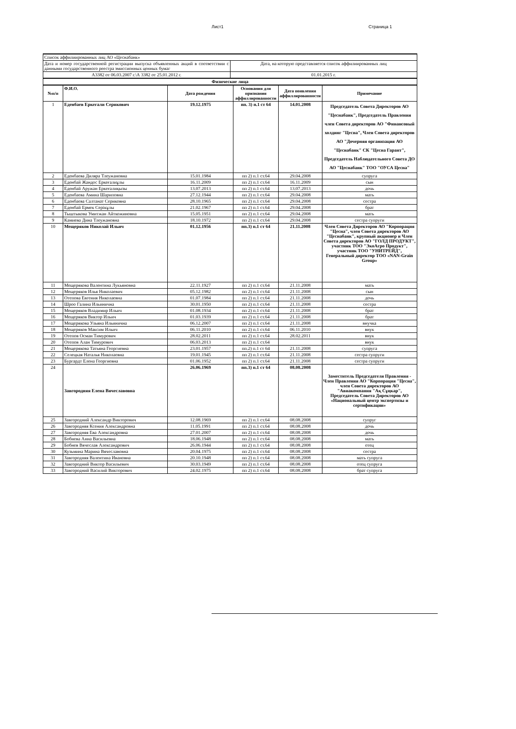Лист1 Страница 1
| Список аффилиированных лиц АО «Цеснабанк» | |
| Дата и номер государственной регистрации выпуска объявленных акций в соответствии с данными государственного реестра эмиссионных ценных бумаг | Дата, на которую представляется список аффилиированных лиц |
| А3382 от 06.03.2007 г.\А 3382 от 25.01.2012 г. | 01.01.2015 г. |
| Физические лица | |
| №п/п | Ф.И.О. | Дата рождения | Основания для признания аффиллированности | Дата появления аффиллированности | Примечание |
| --- | --- | --- | --- | --- | --- |
| 1 | Еденбаев Еркегали Серикович | 19.12.1975 | пп. 3) п.1 ст 64 | 14.01.2008 | Председатель Совета Директоров АО "Цеснабанк", Председатель Правления член Совета директоров АО "Финансовый холдинг "Цесна", Член Совета директоров АО "Дочерняя организация АО "Цеснабанк" СК "Цесна Гарант", Председатель Наблюдательного Совета ДО АО "Цеснабанк" ТОО "ОУСА Цесна" |
| 2 | Еденбаева Диляра Тлеужановна | 15.01.1984 | пп 2) п.1 ст.64 | 29.04.2008 | супруга |
| 3 | Еденбай Жандос Еркеғалиұлы | 16.11.2009 | пп 2) п.1 ст.64 | 16.11.2009 | сын |
| 4 | Еденбай Аружан Еркеғалиқызы | 13.07.2013 | пп 2) п.1 ст.64 | 13.07.2013 | дочь |
| 5 | Еденбаева Амина Шариповна | 27.12.1944 | пп 2) п.1 ст.64 | 29.04.2008 | мать |
| 6 | Еденбаева Салтанат Сериковна | 28.10.1965 | пп 2) п.1 ст.64 | 29.04.2008 | сестра |
| 7 | Еденбай Ермек Серікұлы | 21.02.1967 | пп 2) п.1 ст.64 | 29.04.2008 | брат |
| 8 | Тыштыкова Умитжан Айткожиновна | 15.05.1951 | пп 2) п.1 ст.64 | 29.04.2008 | мать |
| 9 | Камиева Дина Тлеужановна | 18.10.1972 | пп 2) п.1 ст.64 | 29.04.2008 | сестра супруги |
| 10 | Мещеряков Николай Ильич | 01.12.1956 | пп.3) п.1 ст 64 | 21.11.2008 | Член Совета Директоров АО "Корпорация "Цесна", член Совета директоров АО "Цеснабанк", крупный акционер и Член Совета директоров АО "ГОЛД ПРОДУКТ", участник ТОО "ЭкоАгро Продукт", участник ТОО "УНИТРЕЙД", Генеральный директор ТОО «NAN-Grain Group» |
| 11 | Мещерякова Валентина Лукьяновна | 22.11.1927 | пп 2) п.1 ст.64 | 21.11.2008 | мать |
| 12 | Мещеряков Илья Николаевич | 05.12.1982 | пп 2) п.1 ст.64 | 21.11.2008 | сын |
| 13 | Отепова Евгения Николаевна | 01.07.1984 | пп 2) п.1 ст.64 | 21.11.2008 | дочь |
| 14 | Шроо Галина Ильинична | 30.01.1950 | пп 2) п.1 ст.64 | 21.11.2008 | сестра |
| 15 | Мещеряков Владимир Ильич | 01.08.1934 | пп 2) п.1 ст.64 | 21.11.2008 | брат |
| 16 | Мещеряков Виктор Ильич | 01.03.1939 | пп 2) п.1 ст.64 | 21.11.2008 | брат |
| 17 | Мещерякова Ульяна Ильинична | 06.12.2007 | пп 2) п.1 ст.64 | 21.11.2008 | внучка |
| 18 | Мещеряков Максим Ильич | 06.11.2010 | пп 2) п.1 ст.64 | 06.11.2010 | внук |
| 19 | Отепов Осман Тимурович | 28.02.2011 | пп 2) п.1 ст.64 | 28.02.2011 | внук |
| 20 | Отепов Алан Тимурович | 06.03.2013 | пп 2) п.1 ст.64 | | внук |
| 21 | Мещерякова Татьяна Георгиевна | 23.01.1957 | пп.2) п.1 ст 64 | 21.11.2008 | супруга |
| 22 | Селецкая Наталья Николаевна | 19.01.1945 | пп 2) п.1 ст.64 | 21.11.2008 | сестра супруги |
| 23 | Бургардт Елена Георгиевна | 01.06.1952 | пп 2) п.1 ст.64 | 21.11.2008 | сестра супруги |
| 24 | Завгородняя Елена Вячеславовна | 26.06.1969 | пп.3) п.1 ст 64 | 08.08.2008 | Заместитель Председателя Правления - Член Правления АО "Корпорация "Цесна", член Совета директоров АО "Авиакомпания "Ақ Сұңкар", Председатель Совета Директоров АО «Национальный центр экспертизы и сертификации» |
| 25 | Завгородний Александр Викторович | 12.08.1969 | пп 2) п.1 ст.64 | 08.08.2008 | супруг |
| 26 | Завгородняя Ксения Александровна | 11.05.1991 | пп 2) п.1 ст.64 | 08.08.2008 | дочь |
| 27 | Завгородняя Ева Александровна | 27.01.2007 | пп 2) п.1 ст.64 | 08.08.2008 | дочь |
| 28 | Бобнева Анна Васильевна | 18.06.1948 | пп 2) п.1 ст.64 | 08.08.2008 | мать |
| 29 | Бобнев Вячеслав Александрович | 26.06.1944 | пп 2) п.1 ст.64 | 08.08.2008 | отец |
| 30 | Кузьмина Марина Вячеславовна | 20.04.1975 | пп 2) п.1 ст.64 | 08.08.2008 | сестра |
| 31 | Завгородняя Валентина Ивановна | 20.10.1948 | пп 2) п.1 ст.64 | 08.08.2008 | мать супруга |
| 32 | Завгородний Виктор Васильевич | 30.03.1949 | пп 2) п.1 ст.64 | 08.08.2008 | отец супруга |
| 33 | Завгородний Василий Викторович | 24.02.1975 | пп 2) п.1 ст.64 | 08.08.2008 | брат супруга |